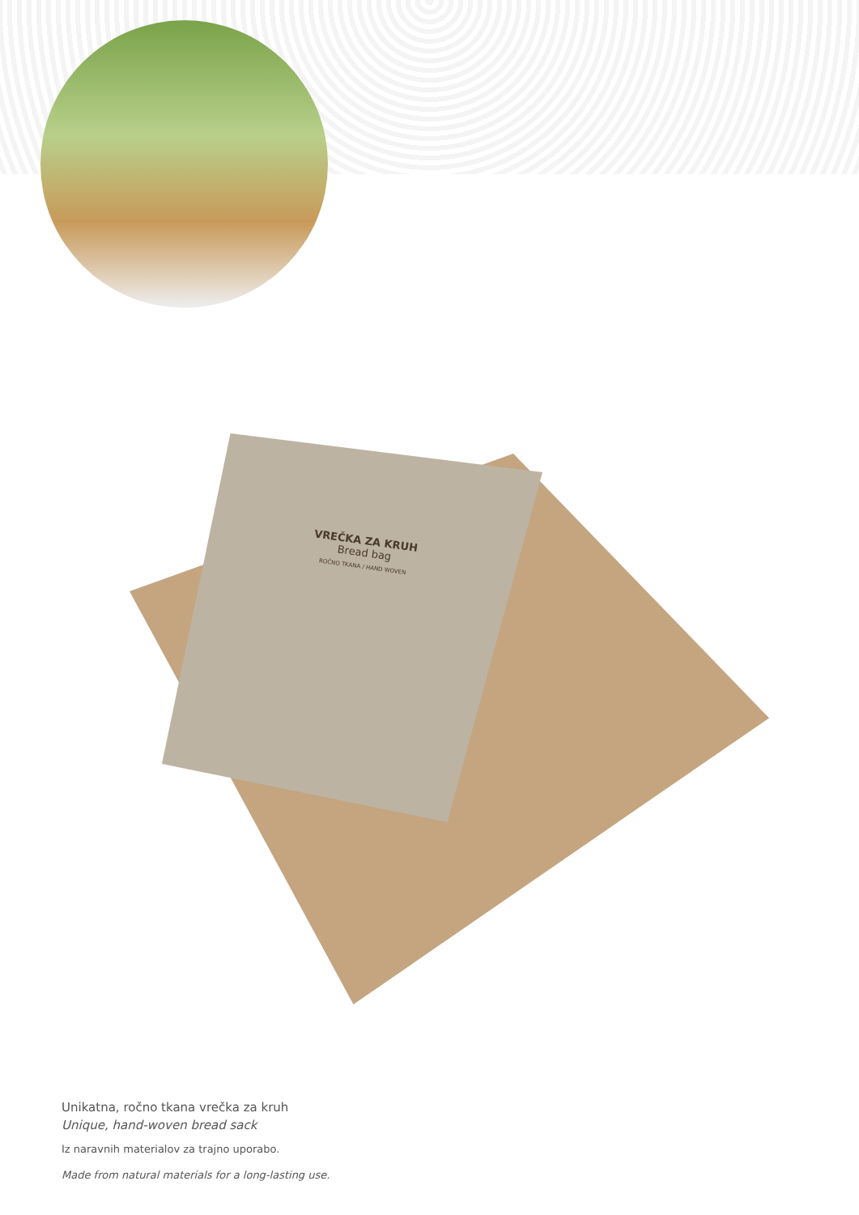VREČKA ZA KRUH
Bread bag
ROČNO TKANA / HAND WOVEN
Unikatna, ročno tkana vrečka za kruh
Unique, hand-woven bread sack
Iz naravnih materialov za trajno uporabo.
Made from natural materials for a long-lasting use.